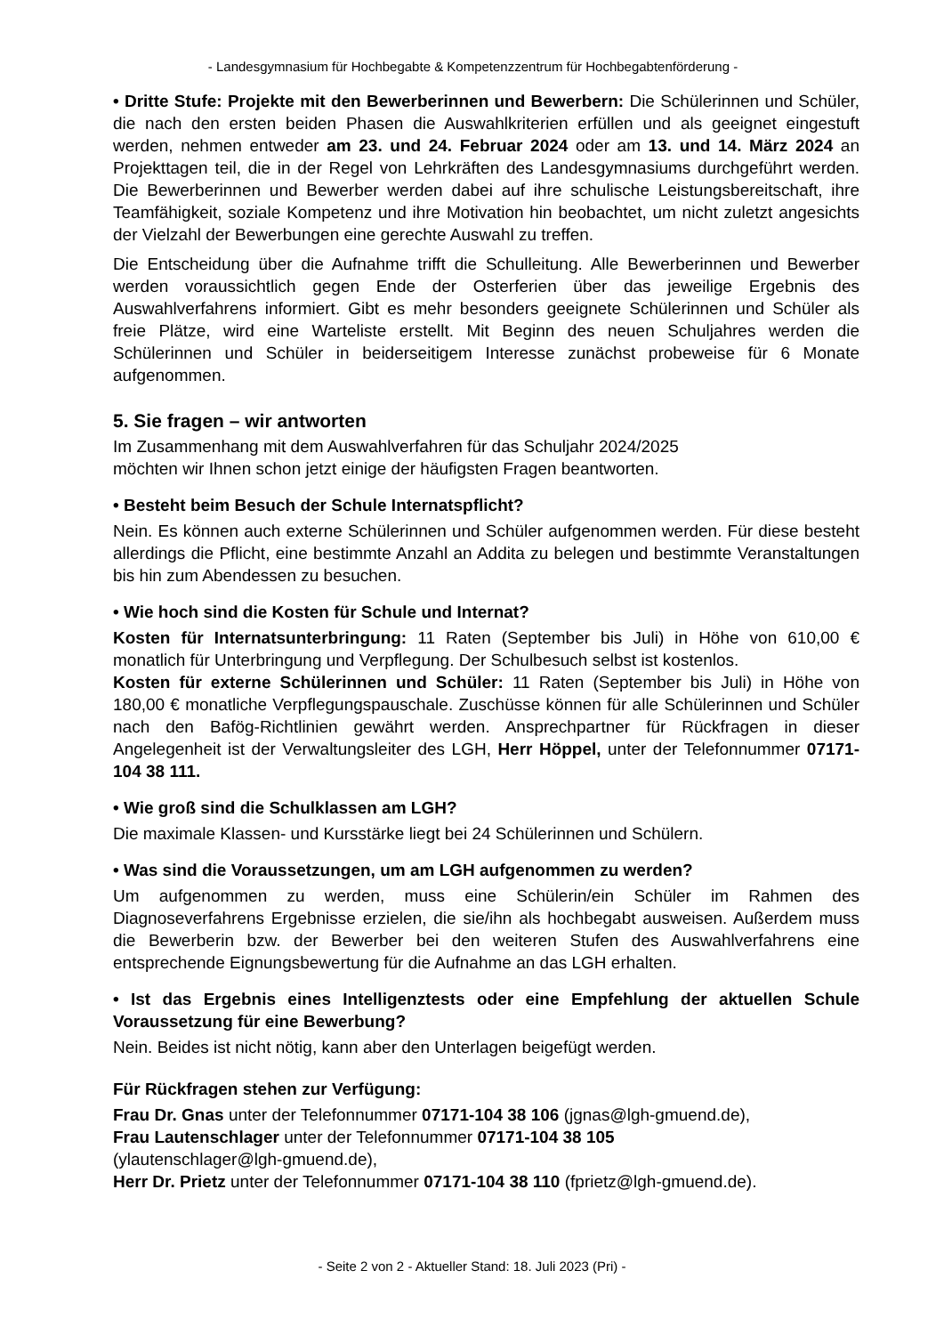- Landesgymnasium für Hochbegabte & Kompetenzzentrum für Hochbegabtenförderung -
• Dritte Stufe: Projekte mit den Bewerberinnen und Bewerbern: Die Schülerinnen und Schüler, die nach den ersten beiden Phasen die Auswahlkriterien erfüllen und als geeignet eingestuft werden, nehmen entweder am 23. und 24. Februar 2024 oder am 13. und 14. März 2024 an Projekttagen teil, die in der Regel von Lehrkräften des Landesgymnasiums durchgeführt werden. Die Bewerberinnen und Bewerber werden dabei auf ihre schulische Leistungsbereitschaft, ihre Teamfähigkeit, soziale Kompetenz und ihre Motivation hin beobachtet, um nicht zuletzt angesichts der Vielzahl der Bewerbungen eine gerechte Auswahl zu treffen.
Die Entscheidung über die Aufnahme trifft die Schulleitung. Alle Bewerberinnen und Bewerber werden voraussichtlich gegen Ende der Osterferien über das jeweilige Ergebnis des Auswahlverfahrens informiert. Gibt es mehr besonders geeignete Schülerinnen und Schüler als freie Plätze, wird eine Warteliste erstellt. Mit Beginn des neuen Schuljahres werden die Schülerinnen und Schüler in beiderseitigem Interesse zunächst probeweise für 6 Monate aufgenommen.
5. Sie fragen – wir antworten
Im Zusammenhang mit dem Auswahlverfahren für das Schuljahr 2024/2025
möchten wir Ihnen schon jetzt einige der häufigsten Fragen beantworten.
• Besteht beim Besuch der Schule Internatspflicht?
Nein. Es können auch externe Schülerinnen und Schüler aufgenommen werden. Für diese besteht allerdings die Pflicht, eine bestimmte Anzahl an Addita zu belegen und bestimmte Veranstaltungen bis hin zum Abendessen zu besuchen.
• Wie hoch sind die Kosten für Schule und Internat?
Kosten für Internatsunterbringung: 11 Raten (September bis Juli) in Höhe von 610,00 € monatlich für Unterbringung und Verpflegung. Der Schulbesuch selbst ist kostenlos.
Kosten für externe Schülerinnen und Schüler: 11 Raten (September bis Juli) in Höhe von 180,00 € monatliche Verpflegungspauschale. Zuschüsse können für alle Schülerinnen und Schüler nach den Bafög-Richtlinien gewährt werden. Ansprechpartner für Rückfragen in dieser Angelegenheit ist der Verwaltungsleiter des LGH, Herr Höppel, unter der Telefonnummer 07171-104 38 111.
• Wie groß sind die Schulklassen am LGH?
Die maximale Klassen- und Kursstärke liegt bei 24 Schülerinnen und Schülern.
• Was sind die Voraussetzungen, um am LGH aufgenommen zu werden?
Um aufgenommen zu werden, muss eine Schülerin/ein Schüler im Rahmen des Diagnoseverfahrens Ergebnisse erzielen, die sie/ihn als hochbegabt ausweisen. Außerdem muss die Bewerberin bzw. der Bewerber bei den weiteren Stufen des Auswahlverfahrens eine entsprechende Eignungsbewertung für die Aufnahme an das LGH erhalten.
• Ist das Ergebnis eines Intelligenztests oder eine Empfehlung der aktuellen Schule Voraussetzung für eine Bewerbung?
Nein. Beides ist nicht nötig, kann aber den Unterlagen beigefügt werden.
Für Rückfragen stehen zur Verfügung:
Frau Dr. Gnas unter der Telefonnummer 07171-104 38 106 (jgnas@lgh-gmuend.de),
Frau Lautenschlager unter der Telefonnummer 07171-104 38 105
(ylautenschlager@lgh-gmuend.de),
Herr Dr. Prietz unter der Telefonnummer 07171-104 38 110 (fprietz@lgh-gmuend.de).
- Seite 2 von 2 - Aktueller Stand: 18. Juli 2023 (Pri) -